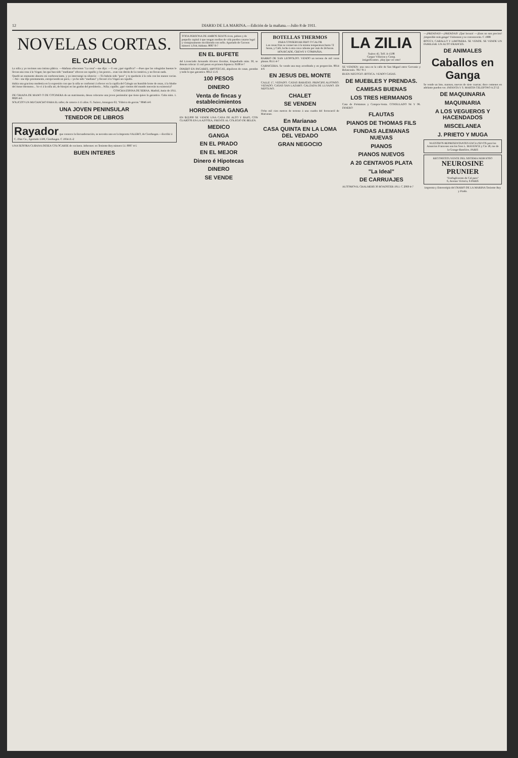12 DIARIO DE LA MARINA.—Edición de la mañana.—Julio 8 de 1911.
NOVELAS CORTAS.
EL CAPULLO
La niña y yo tuvimos una íntima plática. —Mañana ofrecemos "La rosa"—me dijo: —Y eso ¿qué significa? —Pues que las colegialas buenas le llevan una rosa á la Virgen; las que han sido "medianas" ofrecen un capullo; y las peores... esas van detrás de la comitiva, y no llevan nada.
Quedó un momento absorta mi conferenciante, y yo interrumpí su silencio: —Tú habrás sido "peor" y te quedarás á la cola con las manos vacías. —Nó—me dijo prontamente, enrojeciendo un poco,—yo he sido "mediana" y llevaré á la Virgen un capullo.
Habia una graciosa modestia en la expresión con que la niña se conformó á ofrecer en la capilla del Colegio un humilde brote de rosas, á la Madre del Amor Hermoso... Yo vi á la niña así, de hinojos en las gradas del presbiterio... Niña; capullo; ¡qué vientos del mundo mecerán tu existencia?
CONCHA ESPINA DE SERNA. Madrid, Junio de 1911.
DE CRIADA DE MANO O DE COCINERA de un matrimonio, desea colocarse una joven peninsular que tiene quien la garantice. Cuba núm. 1. 8020 4-6
SOLICITO UN MUCHACHO PARA EL taller, de catorce ó 15 años. G. Suárez, Amargura 63, "Fábrica de gorras." 8046 4-6
UNA JOVEN PENINSULAR
TENEDOR DE LIBROS
Rayador que conozca la Encuadernación, se necesita uno en la Imprenta VALERO, de Cienfuegos.—Escribir á C. Díaz Co., Apartado 1590, Cienfuegos. C 1934 Jl.-2
UNA SEÑORA CUBANA DESEA COLOCARSE de cocinera. Informes: en Teniente Rey número 51. 8007 4-5
BUEN INTERES
TODA PERSONA DE AMBOS SEXOS ricos, pobres y de pequeño capital ó que tengan medios de vida pueden casarse legal y ventajosamente escribiendo con sello. Apartado de Correos número 1,014, Habana. 8087 8-7
EN EL BUFETE
del Licenciado Armando Alvarez Escobar, Empedrado núm. 30, se desean colocar 15 mil pesos en primera hipoteca. 8108 4-7
DINERO EN PAGARES, HIPOTECAS, alquileres de casas, prendas y todo lo que garantice. 8012 15-6
100 PESOS
DINERO
Venta de fincas y establecimientos
HORROROSA GANGA
EN $12,000 SE VENDE UNA CASA DE ALTO Y BAJO, CON CUARTOS EN LA AZOTEA, FRENTE AL COLEGIO DE BELEN.
MEDICO
GANGA
EN EL PRADO
EN EL MEJOR
Dinero é Hipotecas
DINERO
SE VENDE
BOTELLAS THERMOS
PARA CONSERVAR FRIO O CALOR
Las cosas frías se conservan á la misma temperatura hasta 72 horas, y Café, leche ú otra cosa caliente por más de 24 horas. HOURCADE, CREWS Y COMPAÑIA.
BARRIO DE SAN LEOPOLDO. VENDO un terreno de mil varas planas. 8111 4-7
CARNICERIA. Se vende una muy acreditada y en proporción. 8014 4-6
EN JESUS DEL MONTE
CALLE 17, VEDADO. CASAS BARATAS. PRINCIPE ALFONSO. VEDADO. CASAS SAN LAZARO. CALZADA DE LUYANO. EN NEPTUNO.
CHALET
SE VENDEN
Ocho mil cien metros de terreno á una cuadra del ferrocarril de Marianao.
En Marianao
CASA QUINTA EN LA LOMA DEL VEDADO
GRAN NEGOCIO
LA ZILIA
Suárez 45. Telf. A-1598
Gaspar Villarino y Comp.
insignificantes. ¡Hay que ver esto!
SE VENDEN: una casa en la calle de San Miguel entre Gervasio y Belascoaín. 7817 8-1
BUEN NEGOCIO. BOTICA. VENDO CASAS.
DE MUEBLES Y PRENDAS.
CAMISAS BUENAS
LOS TRES HERMANOS
Casa de Préstamos y Compra-Venta. CONSULADO 94 Y 96. DINERO
FLAUTAS
PIANOS DE THOMAS FILS
FUNDAS ALEMANAS NUEVAS
PIANOS
PIANOS NUEVOS
A 20 CENTAVOS PLATA
"La Ideal"
DE CARRUAJES
AUTOMOVIL CHALMERS 30 ROADSTER 1911. C 2069 4-7
—¡PRENDAS!—¡PRENDAS! ¡Qué locura! —¡Esos no son precios! ¡Imposible más ganga! Visítennos y se convencerán. C 1988
BOGGY, CABALLO Y LIMONERA. SE VENDE. SE VENDE UN FAMILIAR. UN AUTO FRANCES.
DE ANIMALES
Caballos en Ganga
Se vende un lote, mansos, nuevos de siete cuartas; doce centenes en adelante pueden ver. INFANTA Y S. MARTIN TELEFONO A 2712
DE MAQUINARIA
MAQUINARIA
A LOS VEGUEROS Y HACENDADOS
MISCELANEA
J. PRIETO Y MUGA
NUESTROS REPRESENTANTES EXCLUSIVOS para los Anuncios Franceses son los Sres L. MAYENCE y Cie 18, rue de la Grange-Batelière, PARIS
RECONSTITUYENTE DEL SISTEMA NERVIOSO
NEUROSINE PRUNIER
"Fosfoglicerato de Cal puro"
6, Avenue Victoria, 6 PARIS
Imprenta y Estereotipia del DIARIO DE LA MARINA Teniente Rey y Prado.